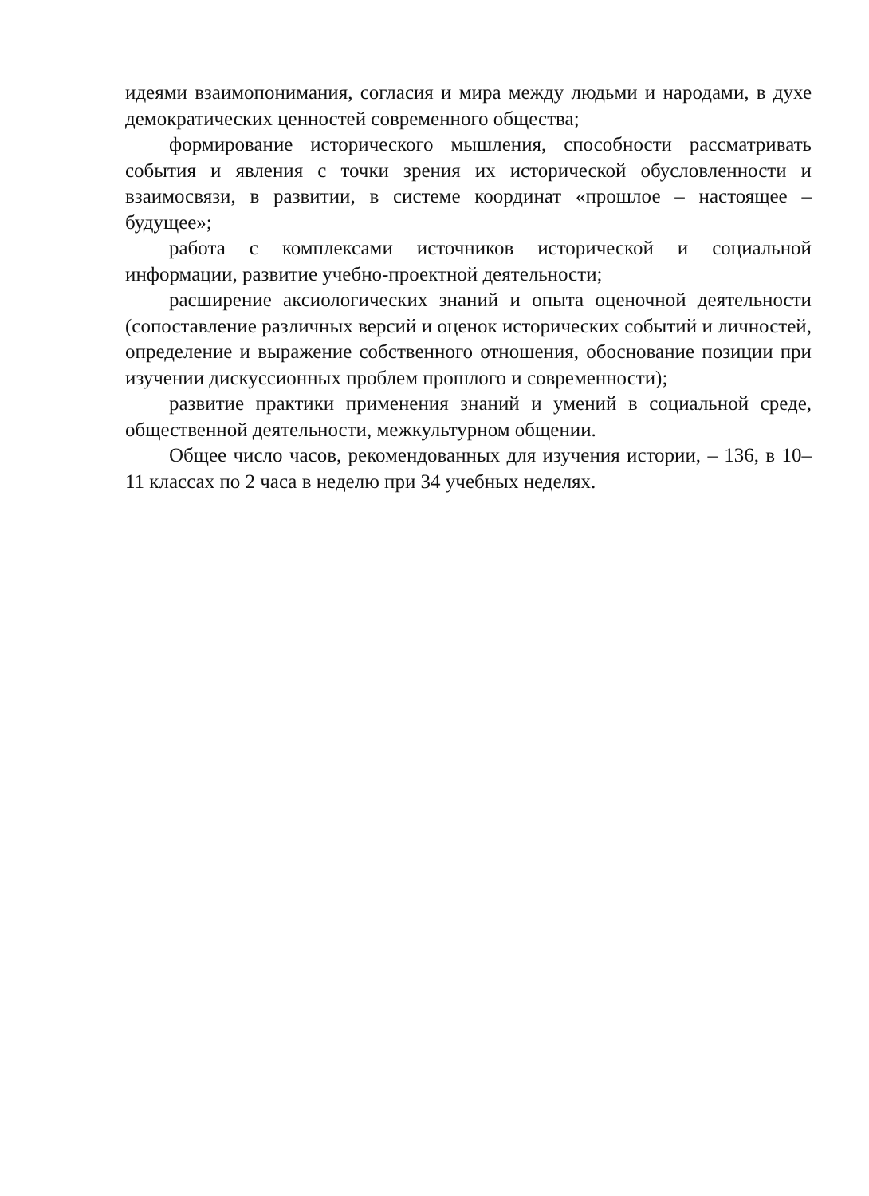идеями взаимопонимания, согласия и мира между людьми и народами, в духе демократических ценностей современного общества;
формирование исторического мышления, способности рассматривать события и явления с точки зрения их исторической обусловленности и взаимосвязи, в развитии, в системе координат «прошлое – настоящее – будущее»;
работа с комплексами источников исторической и социальной информации, развитие учебно-проектной деятельности;
расширение аксиологических знаний и опыта оценочной деятельности (сопоставление различных версий и оценок исторических событий и личностей, определение и выражение собственного отношения, обоснование позиции при изучении дискуссионных проблем прошлого и современности);
развитие практики применения знаний и умений в социальной среде, общественной деятельности, межкультурном общении.
Общее число часов, рекомендованных для изучения истории, – 136, в 10–11 классах по 2 часа в неделю при 34 учебных неделях.